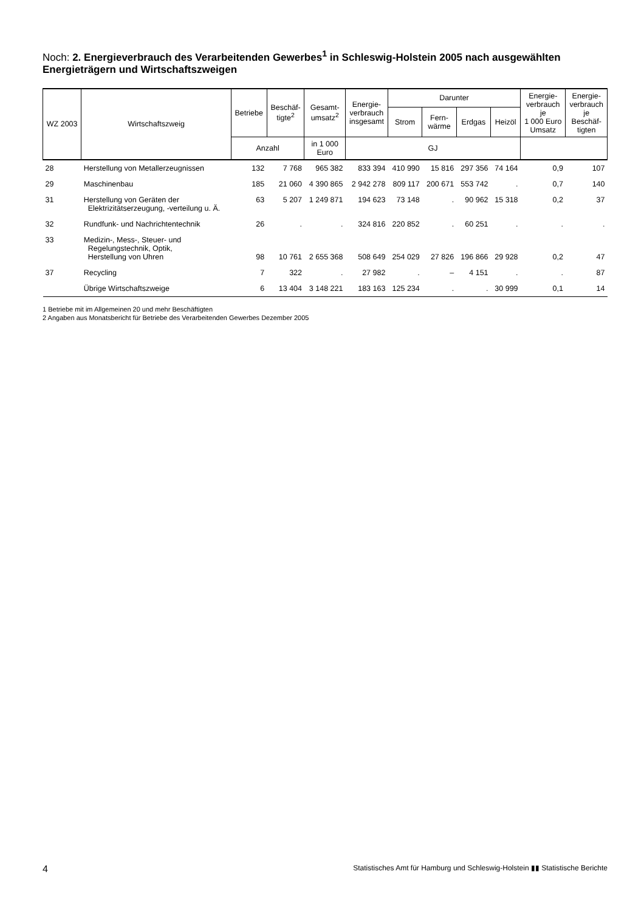Noch: 2. Energieverbrauch des Verarbeitenden Gewerbes<sup>1</sup> in Schleswig-Holstein 2005 nach ausgewählten Energieträgern und Wirtschaftszweigen
| WZ 2003 | Wirtschaftszweig | Betriebe | Beschäf- tigte<sup>2</sup> | Gesamt- umsatz<sup>2</sup> | Energie- verbrauch insgesamt | Darunter | | | | Energie- verbrauch je 1 000 Euro Umsatz | Energie- verbrauch je Beschäf- tigten |
| --- | --- | --- | --- | --- | --- | --- | --- | --- | --- | --- | --- |
| | | | | | | Strom | Fern- wärme | Erdgas | Heizöl | | |
| | | Anzahl | | in 1 000 Euro | GJ | | | | | | |
| 28 | Herstellung von Metallerzeugnissen | 132 | 7 768 | 965 382 | 833 394 | 410 990 | 15 816 | 297 356 | 74 164 | 0,9 | 107 |
| 29 | Maschinenbau | 185 | 21 060 | 4 390 865 | 2 942 278 | 809 117 | 200 671 | 553 742 | . | 0,7 | 140 |
| 31 | Herstellung von Geräten der Elektrizitätserzeugung, -verteilung u. Ä. | 63 | 5 207 | 1 249 871 | 194 623 | 73 148 | . | 90 962 | 15 318 | 0,2 | 37 |
| 32 | Rundfunk- und Nachrichtentechnik | 26 | . | . | 324 816 | 220 852 | . | 60 251 | . | . | . |
| 33 | Medizin-, Mess-, Steuer- und Regelungstechnik, Optik, Herstellung von Uhren | 98 | 10 761 | 2 655 368 | 508 649 | 254 029 | 27 826 | 196 866 | 29 928 | 0,2 | 47 |
| 37 | Recycling | 7 | 322 | . | 27 982 | . | – | 4 151 | . | . | 87 |
| | Übrige Wirtschaftszweige | 6 | 13 404 | 3 148 221 | 183 163 | 125 234 | . | . | 30 999 | 0,1 | 14 |
1 Betriebe mit im Allgemeinen 20 und mehr Beschäftigten
2 Angaben aus Monatsbericht für Betriebe des Verarbeitenden Gewerbes Dezember 2005
4 Statistisches Amt für Hamburg und Schleswig-Holstein ▮▮ Statistische Berichte